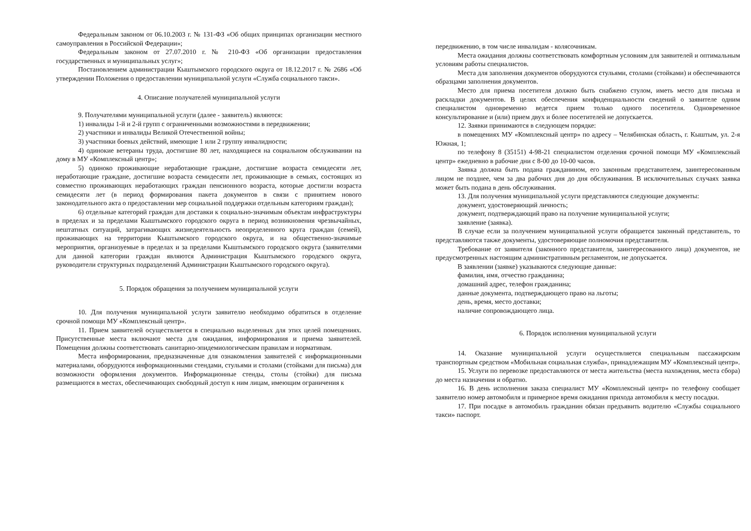Федеральным законом от 06.10.2003 г. № 131-ФЗ «Об общих принципах организации местного самоуправления в Российской Федерации»;
Федеральным законом от 27.07.2010 г. № 210-ФЗ «Об организации предоставления государственных и муниципальных услуг»;
Постановлением администрации Кыштымского городского округа от 18.12.2017 г. № 2686 «Об утверждении Положения о предоставлении муниципальной услуги «Служба социального такси».
4. Описание получателей муниципальной услуги
9. Получателями муниципальной услуги (далее - заявитель) являются:
1) инвалиды 1-й и 2-й групп с ограниченными возможностями в передвижении;
2) участники и инвалиды Великой Отечественной войны;
3) участники боевых действий, имеющие 1 или 2 группу инвалидности;
4) одинокие ветераны труда, достигшие 80 лет, находящиеся на социальном обслуживании на дому в МУ «Комплексный центр»;
5) одиноко проживающие неработающие граждане, достигшие возраста семидесяти лет, неработающие граждане, достигшие возраста семидесяти лет, проживающие в семьях, состоящих из совместно проживающих неработающих граждан пенсионного возраста, которые достигли возраста семидесяти лет (в период формирования пакета документов в связи с принятием нового законодательного акта о предоставлении мер социальной поддержки отдельным категориям граждан);
6) отдельные категорий граждан для доставки к социально-значимым объектам инфраструктуры в пределах и за пределами Кыштымского городского округа в период возникновения чрезвычайных, нештатных ситуаций, затрагивающих жизнедеятельность неопределенного круга граждан (семей), проживающих на территории Кыштымского городского округа, и на общественно-значимые мероприятия, организуемые в пределах и за пределами Кыштымского городского округа (заявителями для данной категории граждан являются Администрация Кыштымского городского округа, руководители структурных подразделений Администрации Кыштымского городского округа).
5. Порядок обращения за получением муниципальной услуги
10. Для получения муниципальной услуги заявителю необходимо обратиться в отделение срочной помощи МУ «Комплексный центр».
11. Прием заявителей осуществляется в специально выделенных для этих целей помещениях. Присутственные места включают места для ожидания, информирования и приема заявителей. Помещения должны соответствовать санитарно-эпидемиологическим правилам и нормативам.
Места информирования, предназначенные для ознакомления заявителей с информационными материалами, оборудуются информационными стендами, стульями и столами (стойками для письма) для возможности оформления документов. Информационные стенды, столы (стойки) для письма размещаются в местах, обеспечивающих свободный доступ к ним лицам, имеющим ограничения к
передвижению, в том числе инвалидам - колясочникам.
Места ожидания должны соответствовать комфортным условиям для заявителей и оптимальным условиям работы специалистов.
Места для заполнения документов оборудуются стульями, столами (стойками) и обеспечиваются образцами заполнения документов.
Место для приема посетителя должно быть снабжено стулом, иметь место для письма и раскладки документов. В целях обеспечения конфиденциальности сведений о заявителе одним специалистом одновременно ведется прием только одного посетителя. Одновременное консультирование и (или) прием двух и более посетителей не допускается.
12. Заявки принимаются в следующем порядке:
в помещениях МУ «Комплексный центр» по адресу – Челябинская область, г. Кыштым, ул. 2-я Южная, 1;
по телефону 8 (35151) 4-98-21 специалистом отделения срочной помощи МУ «Комплексный центр» ежедневно в рабочие дни с 8-00 до 10-00 часов.
Заявка должна быть подана гражданином, его законным представителем, заинтересованным лицом не позднее, чем за два рабочих дня до дня обслуживания. В исключительных случаях заявка может быть подана в день обслуживания.
13. Для получения муниципальной услуги представляются следующие документы:
документ, удостоверяющий личность;
документ, подтверждающий право на получение муниципальной услуги;
заявление (заявка).
В случае если за получением муниципальной услуги обращается законный представитель, то представляются также документы, удостоверяющие полномочия представителя.
Требование от заявителя (законного представителя, заинтересованного лица) документов, не предусмотренных настоящим административным регламентом, не допускается.
В заявлении (заявке) указываются следующие данные:
фамилия, имя, отчество гражданина;
домашний адрес, телефон гражданина;
данные документа, подтверждающего право на льготы;
день, время, место доставки;
наличие сопровождающего лица.
6. Порядок исполнения муниципальной услуги
14. Оказание муниципальной услуги осуществляется специальным пассажирским транспортным средством «Мобильная социальная служба», принадлежащим МУ «Комплексный центр».
15. Услуги по перевозке предоставляются от места жительства (места нахождения, места сбора) до места назначения и обратно.
16. В день исполнения заказа специалист МУ «Комплексный центр» по телефону сообщает заявителю номер автомобиля и примерное время ожидания прихода автомобиля к месту посадки.
17. При посадке в автомобиль гражданин обязан предъявить водителю «Службы социального такси» паспорт.